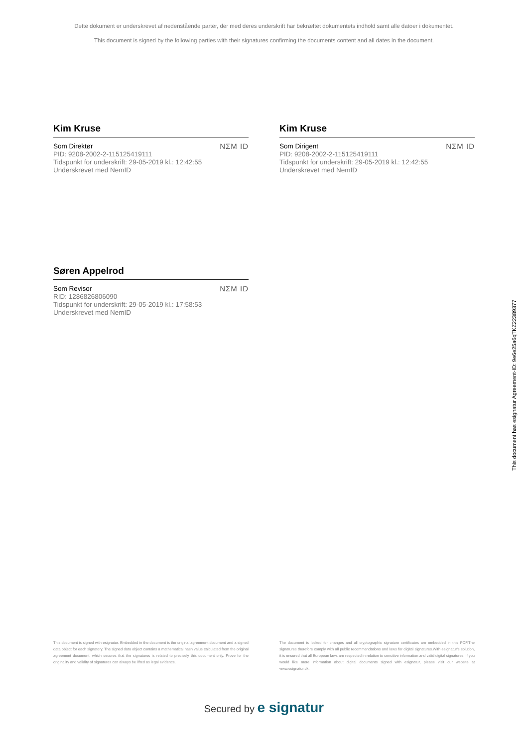Dette dokument er underskrevet af nedenstående parter, der med deres underskrift har bekræftet dokumentets indhold samt alle datoer i dokumentet.
This document is signed by the following parties with their signatures confirming the documents content and all dates in the document.
Kim Kruse
Som Direktør
PID: 9208-2002-2-115125419111
Tidspunkt for underskrift: 29-05-2019 kl.: 12:42:55
Underskrevet med NemID
NΣM ID
Kim Kruse
Som Dirigent
PID: 9208-2002-2-115125419111
Tidspunkt for underskrift: 29-05-2019 kl.: 12:42:55
Underskrevet med NemID
NΣM ID
Søren Appelrod
Som Revisor
RID: 1286826806090
Tidspunkt for underskrift: 29-05-2019 kl.: 17:58:53
Underskrevet med NemID
NΣM ID
This document is signed with esignatur. Embedded in the document is the original agreement document and a signed data object for each signatory. The signed data object contains a mathematical hash value calculated from the original agreement document, which secures that the signatures is related to precisely this document only. Prove for the originality and validity of signatures can always be lifted as legal evidence.
The document is locked for changes and all cryptographic signature certificates are embedded in this PDF.The signatures therefore comply with all public recommendations and laws for digital signatures.With esignatur's solution, it is ensured that all European laws are respected in relation to sensitive information and valid digital signatures. If you would like more information about digital documents signed with esignatur, please visit our website at www.esignatur.dk.
Secured by e signatur
This document has esignatur Agreement-ID: 9e6e25a6qTKZ22389377